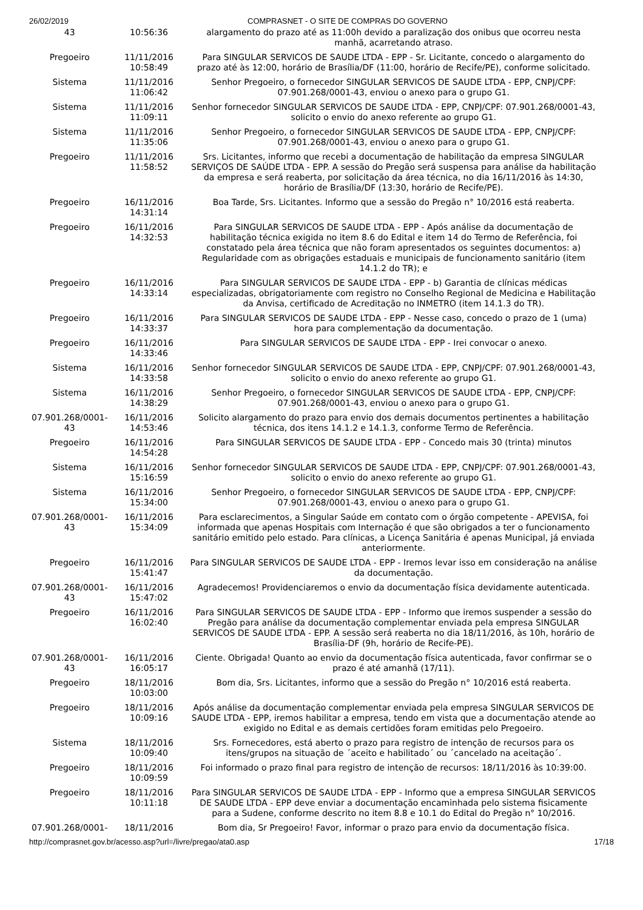26/02/2019 COMPRASNET - O SITE DE COMPRAS DO GOVERNO
| 43 | 10:56:36 | alargamento do prazo até as 11:00h devido a paralização dos onibus que ocorreu nesta manhã, acarretando atraso. |
| Pregoeiro | 11/11/2016 10:58:49 | Para SINGULAR SERVICOS DE SAUDE LTDA - EPP - Sr. Licitante, concedo o alargamento do prazo até às 12:00, horário de Brasília/DF (11:00, horário de Recife/PE), conforme solicitado. |
| Sistema | 11/11/2016 11:06:42 | Senhor Pregoeiro, o fornecedor SINGULAR SERVICOS DE SAUDE LTDA - EPP, CNPJ/CPF: 07.901.268/0001-43, enviou o anexo para o grupo G1. |
| Sistema | 11/11/2016 11:09:11 | Senhor fornecedor SINGULAR SERVICOS DE SAUDE LTDA - EPP, CNPJ/CPF: 07.901.268/0001-43, solicito o envio do anexo referente ao grupo G1. |
| Sistema | 11/11/2016 11:35:06 | Senhor Pregoeiro, o fornecedor SINGULAR SERVICOS DE SAUDE LTDA - EPP, CNPJ/CPF: 07.901.268/0001-43, enviou o anexo para o grupo G1. |
| Pregoeiro | 11/11/2016 11:58:52 | Srs. Licitantes, informo que recebi a documentação de habilitação da empresa SINGULAR SERVIÇOS DE SAÚDE LTDA - EPP. A sessão do Pregão será suspensa para análise da habilitação da empresa e será reaberta, por solicitação da área técnica, no dia 16/11/2016 às 14:30, horário de Brasília/DF (13:30, horário de Recife/PE). |
| Pregoeiro | 16/11/2016 14:31:14 | Boa Tarde, Srs. Licitantes. Informo que a sessão do Pregão n° 10/2016 está reaberta. |
| Pregoeiro | 16/11/2016 14:32:53 | Para SINGULAR SERVICOS DE SAUDE LTDA - EPP - Após análise da documentação de habilitação técnica exigida no item 8.6 do Edital e item 14 do Termo de Referência, foi constatado pela área técnica que não foram apresentados os seguintes documentos: a) Regularidade com as obrigações estaduais e municipais de funcionamento sanitário (item 14.1.2 do TR); e |
| Pregoeiro | 16/11/2016 14:33:14 | Para SINGULAR SERVICOS DE SAUDE LTDA - EPP - b) Garantia de clínicas médicas especializadas, obrigatoriamente com registro no Conselho Regional de Medicina e Habilitação da Anvisa, certificado de Acreditação no INMETRO (item 14.1.3 do TR). |
| Pregoeiro | 16/11/2016 14:33:37 | Para SINGULAR SERVICOS DE SAUDE LTDA - EPP - Nesse caso, concedo o prazo de 1 (uma) hora para complementação da documentação. |
| Pregoeiro | 16/11/2016 14:33:46 | Para SINGULAR SERVICOS DE SAUDE LTDA - EPP - Irei convocar o anexo. |
| Sistema | 16/11/2016 14:33:58 | Senhor fornecedor SINGULAR SERVICOS DE SAUDE LTDA - EPP, CNPJ/CPF: 07.901.268/0001-43, solicito o envio do anexo referente ao grupo G1. |
| Sistema | 16/11/2016 14:38:29 | Senhor Pregoeiro, o fornecedor SINGULAR SERVICOS DE SAUDE LTDA - EPP, CNPJ/CPF: 07.901.268/0001-43, enviou o anexo para o grupo G1. |
| 07.901.268/0001-43 | 16/11/2016 14:53:46 | Solicito alargamento do prazo para envio dos demais documentos pertinentes a habilitação técnica, dos itens 14.1.2 e 14.1.3, conforme Termo de Referência. |
| Pregoeiro | 16/11/2016 14:54:28 | Para SINGULAR SERVICOS DE SAUDE LTDA - EPP - Concedo mais 30 (trinta) minutos |
| Sistema | 16/11/2016 15:16:59 | Senhor fornecedor SINGULAR SERVICOS DE SAUDE LTDA - EPP, CNPJ/CPF: 07.901.268/0001-43, solicito o envio do anexo referente ao grupo G1. |
| Sistema | 16/11/2016 15:34:00 | Senhor Pregoeiro, o fornecedor SINGULAR SERVICOS DE SAUDE LTDA - EPP, CNPJ/CPF: 07.901.268/0001-43, enviou o anexo para o grupo G1. |
| 07.901.268/0001-43 | 16/11/2016 15:34:09 | Para esclarecimentos, a Singular Saúde em contato com o órgão competente - APEVISA, foi informada que apenas Hospitais com Internação é que são obrigados a ter o funcionamento sanitário emitido pelo estado. Para clínicas, a Licença Sanitária é apenas Municipal, já enviada anteriormente. |
| Pregoeiro | 16/11/2016 15:41:47 | Para SINGULAR SERVICOS DE SAUDE LTDA - EPP - Iremos levar isso em consideração na análise da documentação. |
| 07.901.268/0001-43 | 16/11/2016 15:47:02 | Agradecemos! Providenciaremos o envio da documentação física devidamente autenticada. |
| Pregoeiro | 16/11/2016 16:02:40 | Para SINGULAR SERVICOS DE SAUDE LTDA - EPP - Informo que iremos suspender a sessão do Pregão para análise da documentação complementar enviada pela empresa SINGULAR SERVICOS DE SAUDE LTDA - EPP. A sessão será reaberta no dia 18/11/2016, às 10h, horário de Brasília-DF (9h, horário de Recife-PE). |
| 07.901.268/0001-43 | 16/11/2016 16:05:17 | Ciente. Obrigada! Quanto ao envio da documentação física autenticada, favor confirmar se o prazo é até amanhã (17/11). |
| Pregoeiro | 18/11/2016 10:03:00 | Bom dia, Srs. Licitantes, informo que a sessão do Pregão n° 10/2016 está reaberta. |
| Pregoeiro | 18/11/2016 10:09:16 | Após análise da documentação complementar enviada pela empresa SINGULAR SERVICOS DE SAUDE LTDA - EPP, iremos habilitar a empresa, tendo em vista que a documentação atende ao exigido no Edital e as demais certidões foram emitidas pelo Pregoeiro. |
| Sistema | 18/11/2016 10:09:40 | Srs. Fornecedores, está aberto o prazo para registro de intenção de recursos para os itens/grupos na situação de ´aceito e habilitado´ ou ´cancelado na aceitação´. |
| Pregoeiro | 18/11/2016 10:09:59 | Foi informado o prazo final para registro de intenção de recursos: 18/11/2016 às 10:39:00. |
| Pregoeiro | 18/11/2016 10:11:18 | Para SINGULAR SERVICOS DE SAUDE LTDA - EPP - Informo que a empresa SINGULAR SERVICOS DE SAUDE LTDA - EPP deve enviar a documentação encaminhada pelo sistema fisicamente para a Sudene, conforme descrito no item 8.8 e 10.1 do Edital do Pregão n° 10/2016. |
| 07.901.268/0001- | 18/11/2016 | Bom dia, Sr Pregoeiro! Favor, informar o prazo para envio da documentação física. |
http://comprasnet.gov.br/acesso.asp?url=/livre/pregao/ata0.asp 17/18